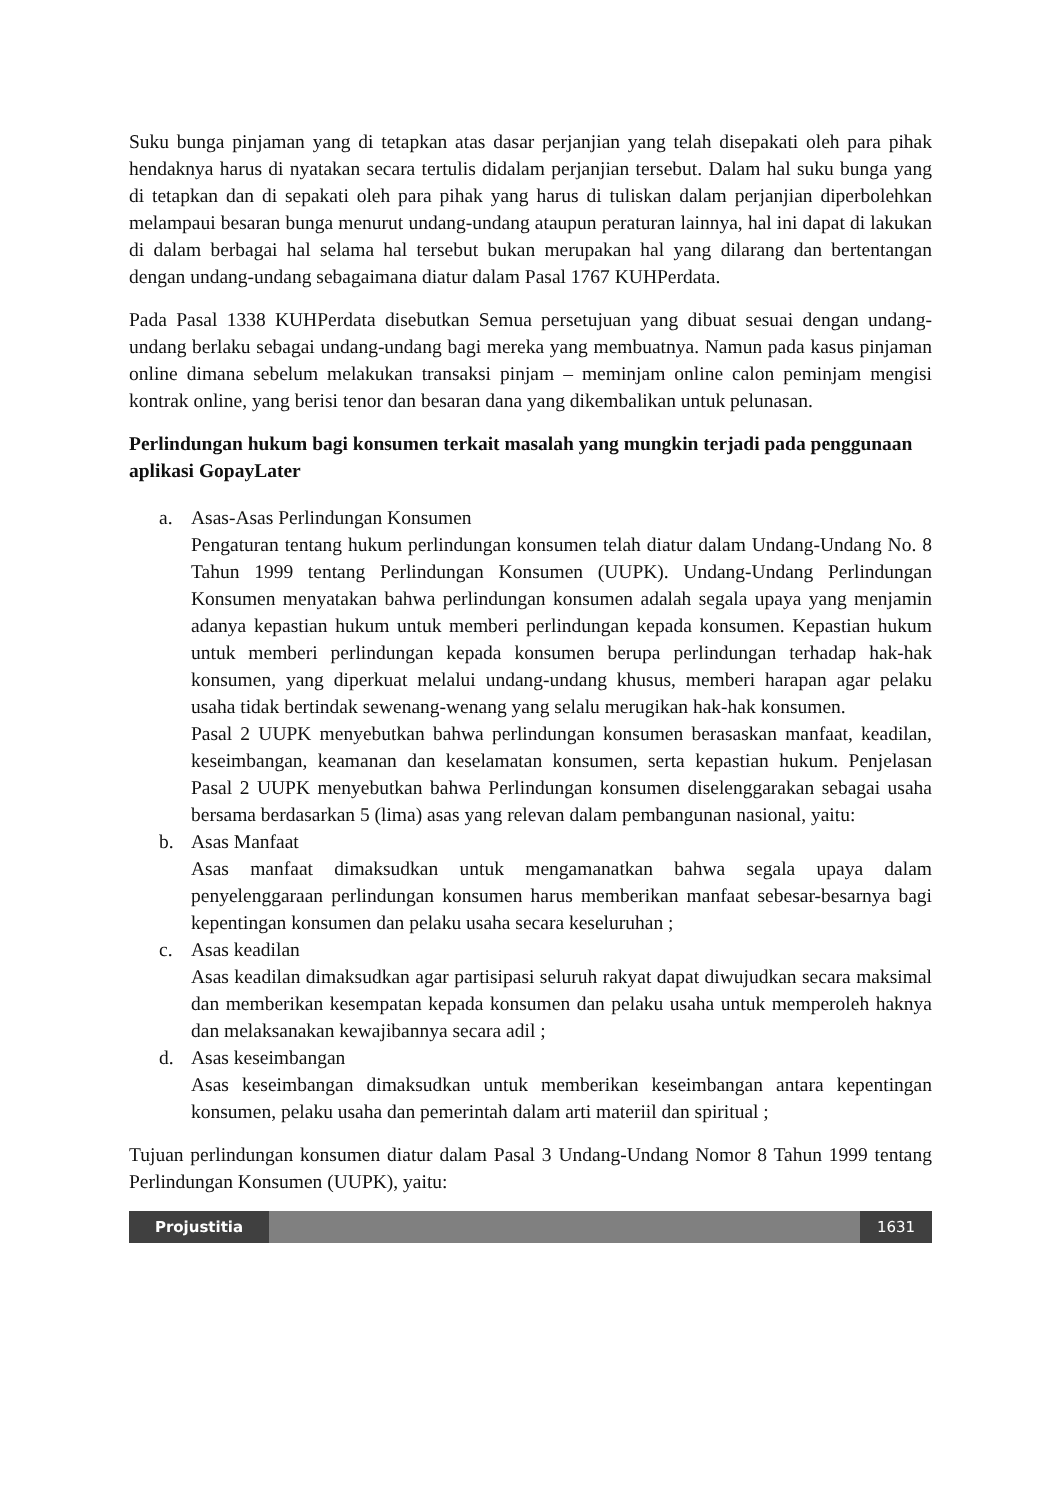Suku bunga pinjaman yang di tetapkan atas dasar perjanjian yang telah disepakati oleh para pihak hendaknya harus di nyatakan secara tertulis didalam perjanjian tersebut. Dalam hal suku bunga yang di tetapkan dan di sepakati oleh para pihak yang harus di tuliskan dalam perjanjian diperbolehkan melampaui besaran bunga menurut undang-undang ataupun peraturan lainnya, hal ini dapat di lakukan di dalam berbagai hal selama hal tersebut bukan merupakan hal yang dilarang dan bertentangan dengan undang-undang sebagaimana diatur dalam Pasal 1767 KUHPerdata.
Pada Pasal 1338 KUHPerdata disebutkan Semua persetujuan yang dibuat sesuai dengan undang-undang berlaku sebagai undang-undang bagi mereka yang membuatnya. Namun pada kasus pinjaman online dimana sebelum melakukan transaksi pinjam – meminjam online calon peminjam mengisi kontrak online, yang berisi tenor dan besaran dana yang dikembalikan untuk pelunasan.
Perlindungan hukum bagi konsumen terkait masalah yang mungkin terjadi pada penggunaan aplikasi GopayLater
a. Asas-Asas Perlindungan Konsumen
Pengaturan tentang hukum perlindungan konsumen telah diatur dalam Undang-Undang No. 8 Tahun 1999 tentang Perlindungan Konsumen (UUPK). Undang-Undang Perlindungan Konsumen menyatakan bahwa perlindungan konsumen adalah segala upaya yang menjamin adanya kepastian hukum untuk memberi perlindungan kepada konsumen. Kepastian hukum untuk memberi perlindungan kepada konsumen berupa perlindungan terhadap hak-hak konsumen, yang diperkuat melalui undang-undang khusus, memberi harapan agar pelaku usaha tidak bertindak sewenang-wenang yang selalu merugikan hak-hak konsumen.
Pasal 2 UUPK menyebutkan bahwa perlindungan konsumen berasaskan manfaat, keadilan, keseimbangan, keamanan dan keselamatan konsumen, serta kepastian hukum. Penjelasan Pasal 2 UUPK menyebutkan bahwa Perlindungan konsumen diselenggarakan sebagai usaha bersama berdasarkan 5 (lima) asas yang relevan dalam pembangunan nasional, yaitu:
b. Asas Manfaat
Asas manfaat dimaksudkan untuk mengamanatkan bahwa segala upaya dalam penyelenggaraan perlindungan konsumen harus memberikan manfaat sebesar-besarnya bagi kepentingan konsumen dan pelaku usaha secara keseluruhan ;
c. Asas keadilan
Asas keadilan dimaksudkan agar partisipasi seluruh rakyat dapat diwujudkan secara maksimal dan memberikan kesempatan kepada konsumen dan pelaku usaha untuk memperoleh haknya dan melaksanakan kewajibannya secara adil ;
d. Asas keseimbangan
Asas keseimbangan dimaksudkan untuk memberikan keseimbangan antara kepentingan konsumen, pelaku usaha dan pemerintah dalam arti materiil dan spiritual ;
Tujuan perlindungan konsumen diatur dalam Pasal 3 Undang-Undang Nomor 8 Tahun 1999 tentang Perlindungan Konsumen (UUPK), yaitu:
Projustitia 1631